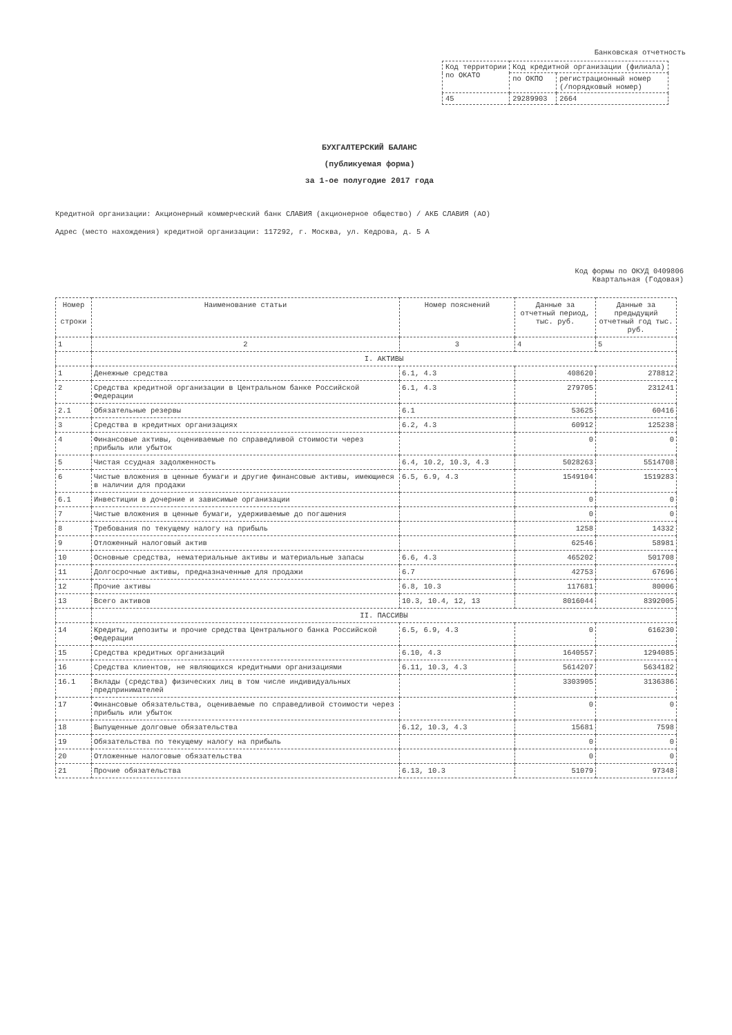Банковская отчетность
| Код территории по ОКАТО | Код кредитной организации (филиала) | |
| | по ОКПО | регистрационный номер (/порядковый номер) |
| 45 | 29289903 | 2664 |
БУХГАЛТЕРСКИЙ БАЛАНС
(публикуемая форма)
за 1-ое полугодие 2017 года
Кредитной организации: Акционерный коммерческий банк СЛАВИЯ (акционерное общество) / АКБ СЛАВИЯ (АО)
Адрес (место нахождения) кредитной организации: 117292, г. Москва, ул. Кедрова, д. 5 А
Код формы по ОКУД 0409806
Квартальная (Годовая)
| Номер строки | Наименование статьи | Номер пояснений | Данные за отчетный период, тыс. руб. | Данные за предыдущий отчетный год тыс. руб. |
| --- | --- | --- | --- | --- |
| 1 | 2 | 3 | 4 | 5 |
| | I. АКТИВЫ | | | |
| 1 | Денежные средства | 6.1, 4.3 | 408620 | 278812 |
| 2 | Средства кредитной организации в Центральном банке Российской Федерации | 6.1, 4.3 | 279705 | 231241 |
| 2.1 | Обязательные резервы | 6.1 | 53625 | 60416 |
| 3 | Средства в кредитных организациях | 6.2, 4.3 | 60912 | 125238 |
| 4 | Финансовые активы, оцениваемые по справедливой стоимости через прибыль или убыток | | 0 | 0 |
| 5 | Чистая ссудная задолженность | 6.4, 10.2, 10.3, 4.3 | 5028263 | 5514708 |
| 6 | Чистые вложения в ценные бумаги и другие финансовые активы, имеющиеся в наличии для продажи | 6.5, 6.9, 4.3 | 1549104 | 1519283 |
| 6.1 | Инвестиции в дочерние и зависимые организации | | 0 | 0 |
| 7 | Чистые вложения в ценные бумаги, удерживаемые до погашения | | 0 | 0 |
| 8 | Требования по текущему налогу на прибыль | | 1258 | 14332 |
| 9 | Отложенный налоговый актив | | 62546 | 58981 |
| 10 | Основные средства, нематериальные активы и материальные запасы | 6.6, 4.3 | 465202 | 501708 |
| 11 | Долгосрочные активы, предназначенные для продажи | 6.7 | 42753 | 67696 |
| 12 | Прочие активы | 6.8, 10.3 | 117681 | 80006 |
| 13 | Всего активов | 10.3, 10.4, 12, 13 | 8016044 | 8392005 |
| | II. ПАССИВЫ | | | |
| 14 | Кредиты, депозиты и прочие средства Центрального банка Российской Федерации | 6.5, 6.9, 4.3 | 0 | 616230 |
| 15 | Средства кредитных организаций | 6.10, 4.3 | 1640557 | 1294085 |
| 16 | Средства клиентов, не являющихся кредитными организациями | 6.11, 10.3, 4.3 | 5614207 | 5634182 |
| 16.1 | Вклады (средства) физических лиц в том числе индивидуальных предпринимателей | | 3303905 | 3136386 |
| 17 | Финансовые обязательства, оцениваемые по справедливой стоимости через прибыль или убыток | | 0 | 0 |
| 18 | Выпущенные долговые обязательства | 6.12, 10.3, 4.3 | 15681 | 7598 |
| 19 | Обязательства по текущему налогу на прибыль | | 0 | 0 |
| 20 | Отложенные налоговые обязательства | | 0 | 0 |
| 21 | Прочие обязательства | 6.13, 10.3 | 51079 | 97348 |